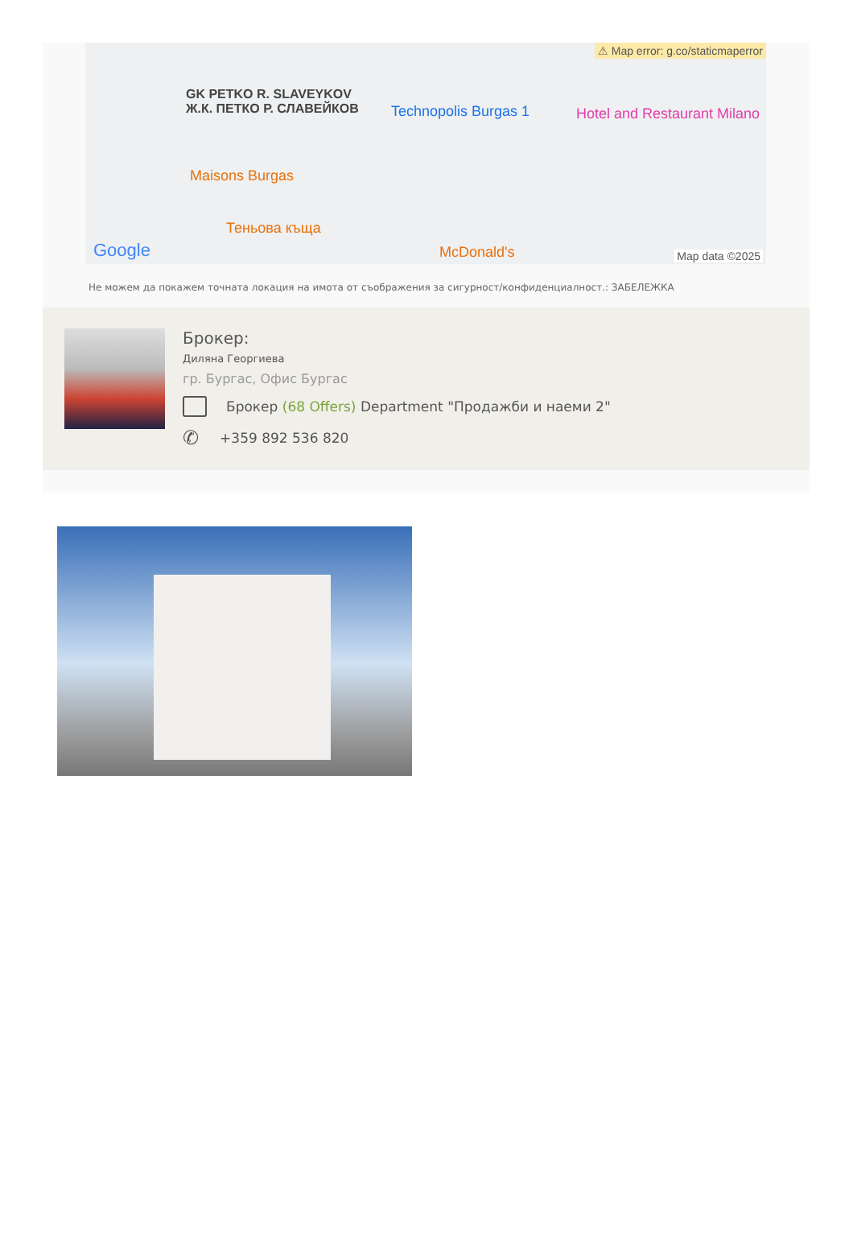⚠ Map error: g.co/staticmaperror
GK PETKO R. SLAVEYKOV
Ж.К. ПЕТКО Р. СЛАВЕЙКОВ
Technopolis Burgas 1 Hotel and Restaurant Milano
Maisons Burgas
Теньова къща
McDonald's
Google Map data ©2025
Не можем да покажем точната локация на имота от съображения за сигурност/конфиденциалност.: ЗАБЕЛЕЖКА
Брокер:
Диляна Георгиева
гр. Бургас, Офис Бургас
Брокер (68 Offers) Department "Продажби и наеми 2"
✆ +359 892 536 820